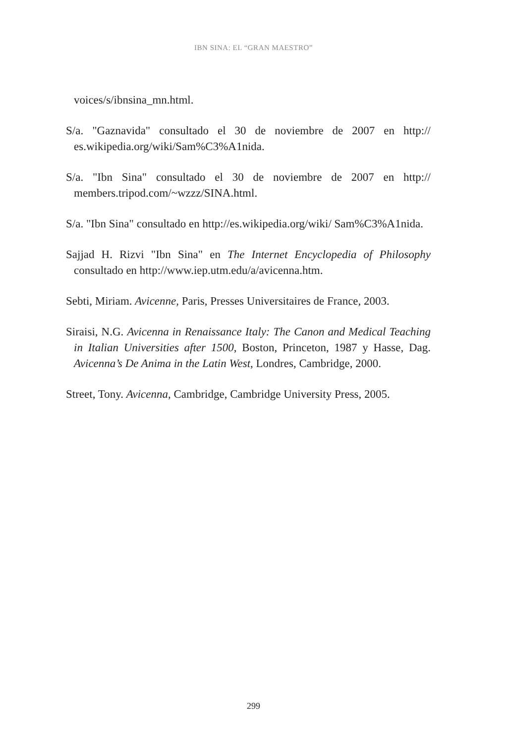IBN SINA: EL “GRAN MAESTRO”
voices/s/ibnsina_mn.html.
S/a. "Gaznavida" consultado el 30 de noviembre de 2007 en http:// es.wikipedia.org/wiki/Sam%C3%A1nida.
S/a. "Ibn Sina" consultado el 30 de noviembre de 2007 en http:// members.tripod.com/~wzzz/SINA.html.
S/a. "Ibn Sina" consultado en http://es.wikipedia.org/wiki/ Sam%C3%A1nida.
Sajjad H. Rizvi "Ibn Sina" en The Internet Encyclopedia of Philosophy consultado en http://www.iep.utm.edu/a/avicenna.htm.
Sebti, Miriam. Avicenne, Paris, Presses Universitaires de France, 2003.
Siraisi, N.G. Avicenna in Renaissance Italy: The Canon and Medical Teaching in Italian Universities after 1500, Boston, Princeton, 1987 y Hasse, Dag. Avicenna’s De Anima in the Latin West, Londres, Cambridge, 2000.
Street, Tony. Avicenna, Cambridge, Cambridge University Press, 2005.
299